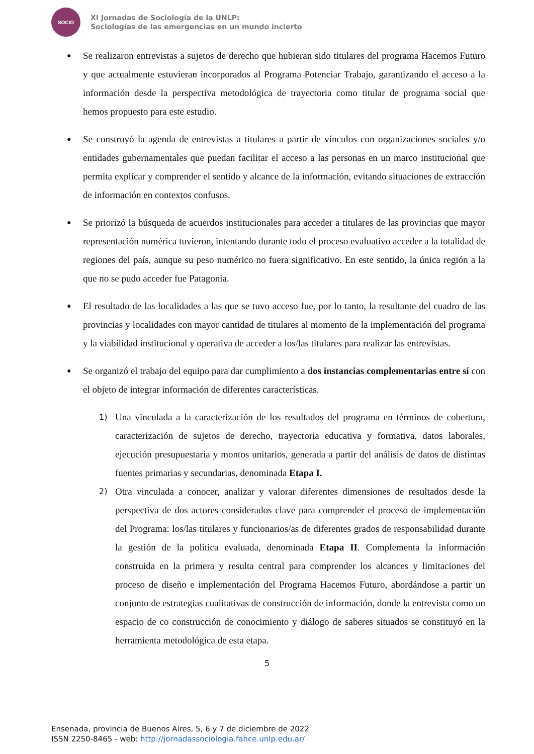SOCIO
XI Jornadas de Sociología de la UNLP:
Sociologías de las emergencias en un mundo incierto
● Se realizaron entrevistas a sujetos de derecho que hubieran sido titulares del programa Hacemos Futuro y que actualmente estuvieran incorporados al Programa Potenciar Trabajo, garantizando el acceso a la información desde la perspectiva metodológica de trayectoria como titular de programa social que hemos propuesto para este estudio.
● Se construyó la agenda de entrevistas a titulares a partir de vínculos con organizaciones sociales y/o entidades gubernamentales que puedan facilitar el acceso a las personas en un marco institucional que permita explicar y comprender el sentido y alcance de la información, evitando situaciones de extracción de información en contextos confusos.
● Se priorizó la búsqueda de acuerdos institucionales para acceder a titulares de las provincias que mayor representación numérica tuvieron, intentando durante todo el proceso evaluativo acceder a la totalidad de regiones del país, aunque su peso numérico no fuera significativo. En este sentido, la única región a la que no se pudo acceder fue Patagonia.
● El resultado de las localidades a las que se tuvo acceso fue, por lo tanto, la resultante del cuadro de las provincias y localidades con mayor cantidad de titulares al momento de la implementación del programa y la viabilidad institucional y operativa de acceder a los/las titulares para realizar las entrevistas.
● Se organizó el trabajo del equipo para dar cumplimiento a dos instancias complementarias entre sí con el objeto de integrar información de diferentes características.
1) Una vinculada a la caracterización de los resultados del programa en términos de cobertura, caracterización de sujetos de derecho, trayectoria educativa y formativa, datos laborales, ejecución presupuestaria y montos unitarios, generada a partir del análisis de datos de distintas fuentes primarias y secundarias, denominada Etapa I.
2) Otra vinculada a conocer, analizar y valorar diferentes dimensiones de resultados desde la perspectiva de dos actores considerados clave para comprender el proceso de implementación del Programa: los/las titulares y funcionarios/as de diferentes grados de responsabilidad durante la gestión de la política evaluada, denominada Etapa II. Complementa la información construida en la primera y resulta central para comprender los alcances y limitaciones del proceso de diseño e implementación del Programa Hacemos Futuro, abordándose a partir un conjunto de estrategias cualitativas de construcción de información, donde la entrevista como un espacio de co construcción de conocimiento y diálogo de saberes situados se constituyó en la herramienta metodológica de esta etapa.
5
Ensenada, provincia de Buenos Aires, 5, 6 y 7 de diciembre de 2022
ISSN 2250-8465 - web: http://jornadassociologia.fahce.unlp.edu.ar/